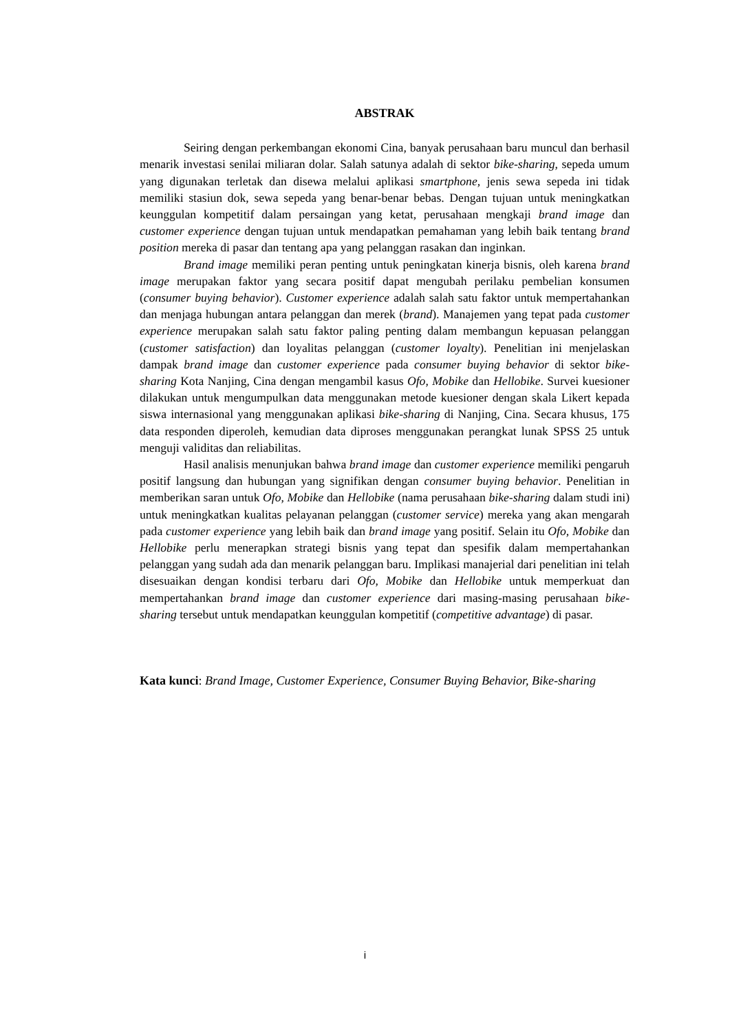ABSTRAK
Seiring dengan perkembangan ekonomi Cina, banyak perusahaan baru muncul dan berhasil menarik investasi senilai miliaran dolar. Salah satunya adalah di sektor bike-sharing, sepeda umum yang digunakan terletak dan disewa melalui aplikasi smartphone, jenis sewa sepeda ini tidak memiliki stasiun dok, sewa sepeda yang benar-benar bebas. Dengan tujuan untuk meningkatkan keunggulan kompetitif dalam persaingan yang ketat, perusahaan mengkaji brand image dan customer experience dengan tujuan untuk mendapatkan pemahaman yang lebih baik tentang brand position mereka di pasar dan tentang apa yang pelanggan rasakan dan inginkan.
Brand image memiliki peran penting untuk peningkatan kinerja bisnis, oleh karena brand image merupakan faktor yang secara positif dapat mengubah perilaku pembelian konsumen (consumer buying behavior). Customer experience adalah salah satu faktor untuk mempertahankan dan menjaga hubungan antara pelanggan dan merek (brand). Manajemen yang tepat pada customer experience merupakan salah satu faktor paling penting dalam membangun kepuasan pelanggan (customer satisfaction) dan loyalitas pelanggan (customer loyalty). Penelitian ini menjelaskan dampak brand image dan customer experience pada consumer buying behavior di sektor bike-sharing Kota Nanjing, Cina dengan mengambil kasus Ofo, Mobike dan Hellobike. Survei kuesioner dilakukan untuk mengumpulkan data menggunakan metode kuesioner dengan skala Likert kepada siswa internasional yang menggunakan aplikasi bike-sharing di Nanjing, Cina. Secara khusus, 175 data responden diperoleh, kemudian data diproses menggunakan perangkat lunak SPSS 25 untuk menguji validitas dan reliabilitas.
Hasil analisis menunjukan bahwa brand image dan customer experience memiliki pengaruh positif langsung dan hubungan yang signifikan dengan consumer buying behavior. Penelitian in memberikan saran untuk Ofo, Mobike dan Hellobike (nama perusahaan bike-sharing dalam studi ini) untuk meningkatkan kualitas pelayanan pelanggan (customer service) mereka yang akan mengarah pada customer experience yang lebih baik dan brand image yang positif. Selain itu Ofo, Mobike dan Hellobike perlu menerapkan strategi bisnis yang tepat dan spesifik dalam mempertahankan pelanggan yang sudah ada dan menarik pelanggan baru. Implikasi manajerial dari penelitian ini telah disesuaikan dengan kondisi terbaru dari Ofo, Mobike dan Hellobike untuk memperkuat dan mempertahankan brand image dan customer experience dari masing-masing perusahaan bike-sharing tersebut untuk mendapatkan keunggulan kompetitif (competitive advantage) di pasar.
Kata kunci: Brand Image, Customer Experience, Consumer Buying Behavior, Bike-sharing
i